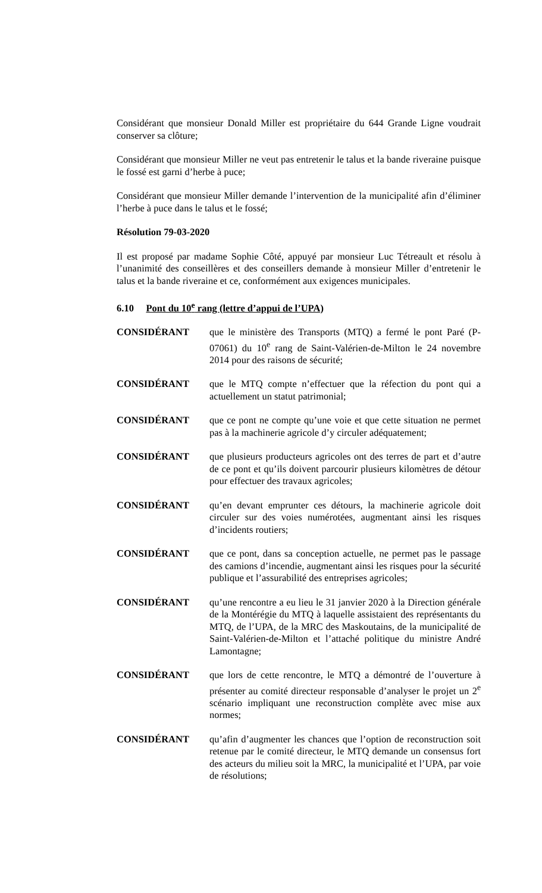Considérant que monsieur Donald Miller est propriétaire du 644 Grande Ligne voudrait conserver sa clôture;
Considérant que monsieur Miller ne veut pas entretenir le talus et la bande riveraine puisque le fossé est garni d’herbe à puce;
Considérant que monsieur Miller demande l’intervention de la municipalité afin d’éliminer l’herbe à puce dans le talus et le fossé;
Résolution 79-03-2020
Il est proposé par madame Sophie Côté, appuyé par monsieur Luc Tétreault et résolu à l’unanimité des conseillères et des conseillers demande à monsieur Miller d’entretenir le talus et la bande riveraine et ce, conformément aux exigences municipales.
6.10 Pont du 10<sup>e</sup> rang (lettre d’appui de l’UPA)
CONSIDÉRANT que le ministère des Transports (MTQ) a fermé le pont Paré (P-07061) du 10<sup>e</sup> rang de Saint-Valérien-de-Milton le 24 novembre 2014 pour des raisons de sécurité;
CONSIDÉRANT que le MTQ compte n’effectuer que la réfection du pont qui a actuellement un statut patrimonial;
CONSIDÉRANT que ce pont ne compte qu’une voie et que cette situation ne permet pas à la machinerie agricole d’y circuler adéquatement;
CONSIDÉRANT que plusieurs producteurs agricoles ont des terres de part et d’autre de ce pont et qu’ils doivent parcourir plusieurs kilomètres de détour pour effectuer des travaux agricoles;
CONSIDÉRANT qu’en devant emprunter ces détours, la machinerie agricole doit circuler sur des voies numérotées, augmentant ainsi les risques d’incidents routiers;
CONSIDÉRANT que ce pont, dans sa conception actuelle, ne permet pas le passage des camions d’incendie, augmentant ainsi les risques pour la sécurité publique et l’assurabilité des entreprises agricoles;
CONSIDÉRANT qu’une rencontre a eu lieu le 31 janvier 2020 à la Direction générale de la Montérégie du MTQ à laquelle assistaient des représentants du MTQ, de l’UPA, de la MRC des Maskoutains, de la municipalité de Saint-Valérien-de-Milton et l’attaché politique du ministre André Lamontagne;
CONSIDÉRANT que lors de cette rencontre, le MTQ a démontré de l’ouverture à présenter au comité directeur responsable d’analyser le projet un 2<sup>e</sup> scénario impliquant une reconstruction complète avec mise aux normes;
CONSIDÉRANT qu’afin d’augmenter les chances que l’option de reconstruction soit retenue par le comité directeur, le MTQ demande un consensus fort des acteurs du milieu soit la MRC, la municipalité et l’UPA, par voie de résolutions;